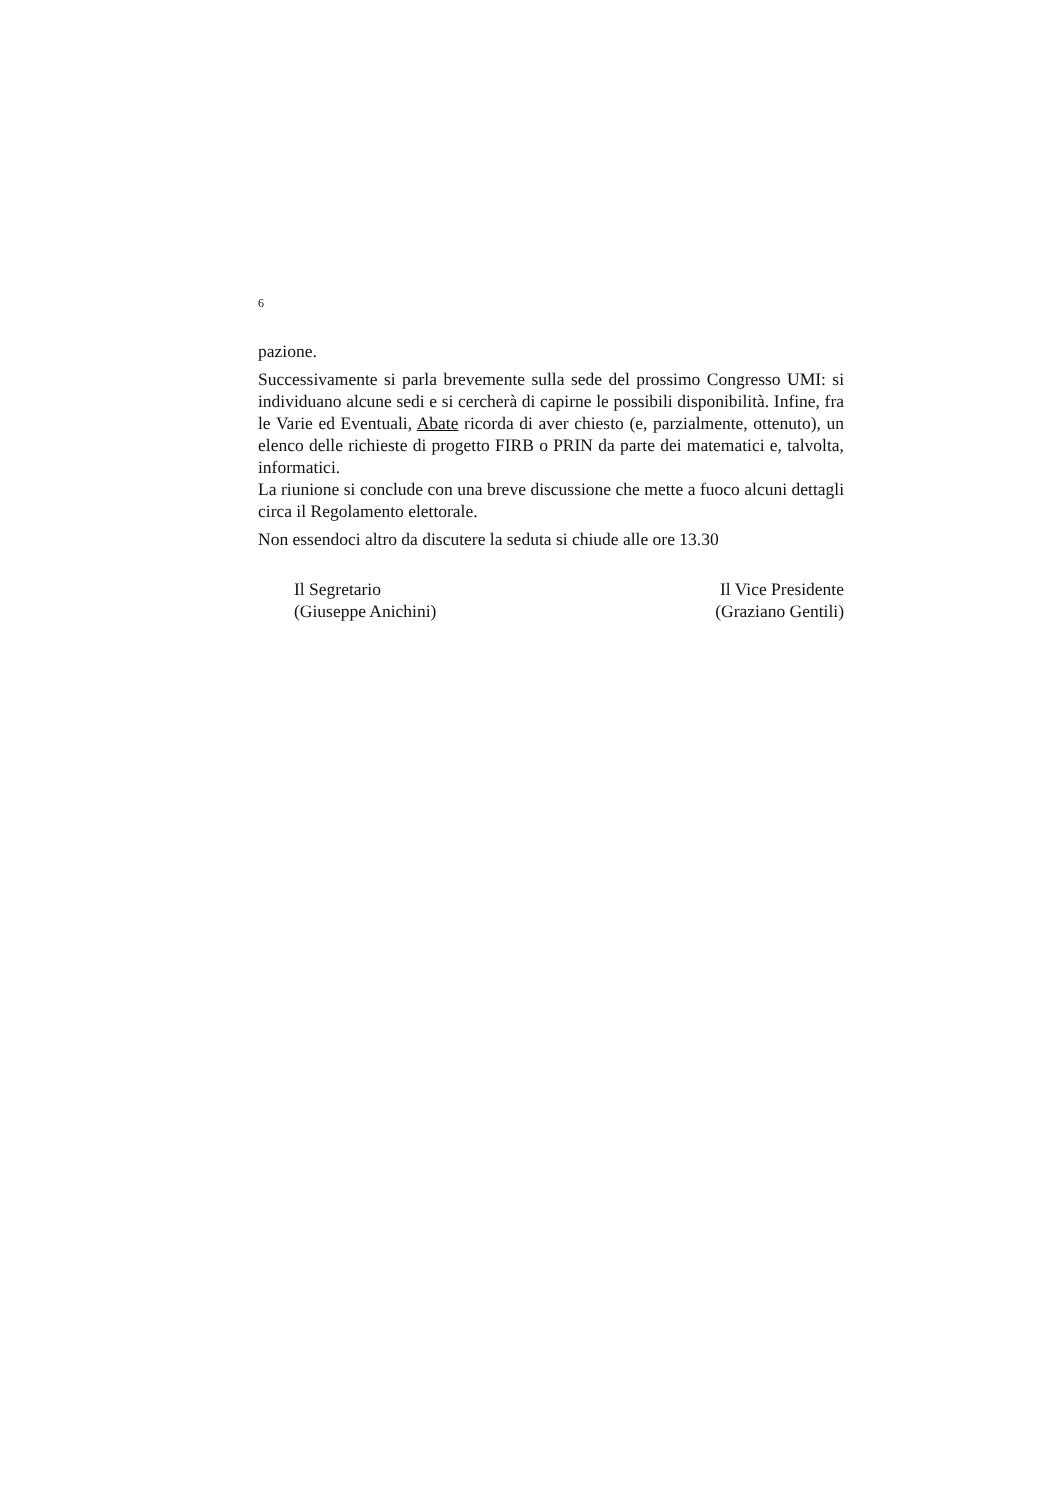6
pazione.
Successivamente si parla brevemente sulla sede del prossimo Congresso UMI: si individuano alcune sedi e si cercherà di capirne le possibili disponibilità. Infine, fra le Varie ed Eventuali, Abate ricorda di aver chiesto (e, parzialmente, ottenuto), un elenco delle richieste di progetto FIRB o PRIN da parte dei matematici e, talvolta, informatici.
La riunione si conclude con una breve discussione che mette a fuoco alcuni dettagli circa il Regolamento elettorale.
Non essendoci altro da discutere la seduta si chiude alle ore 13.30
Il Segretario
(Giuseppe Anichini)
Il Vice Presidente
(Graziano Gentili)